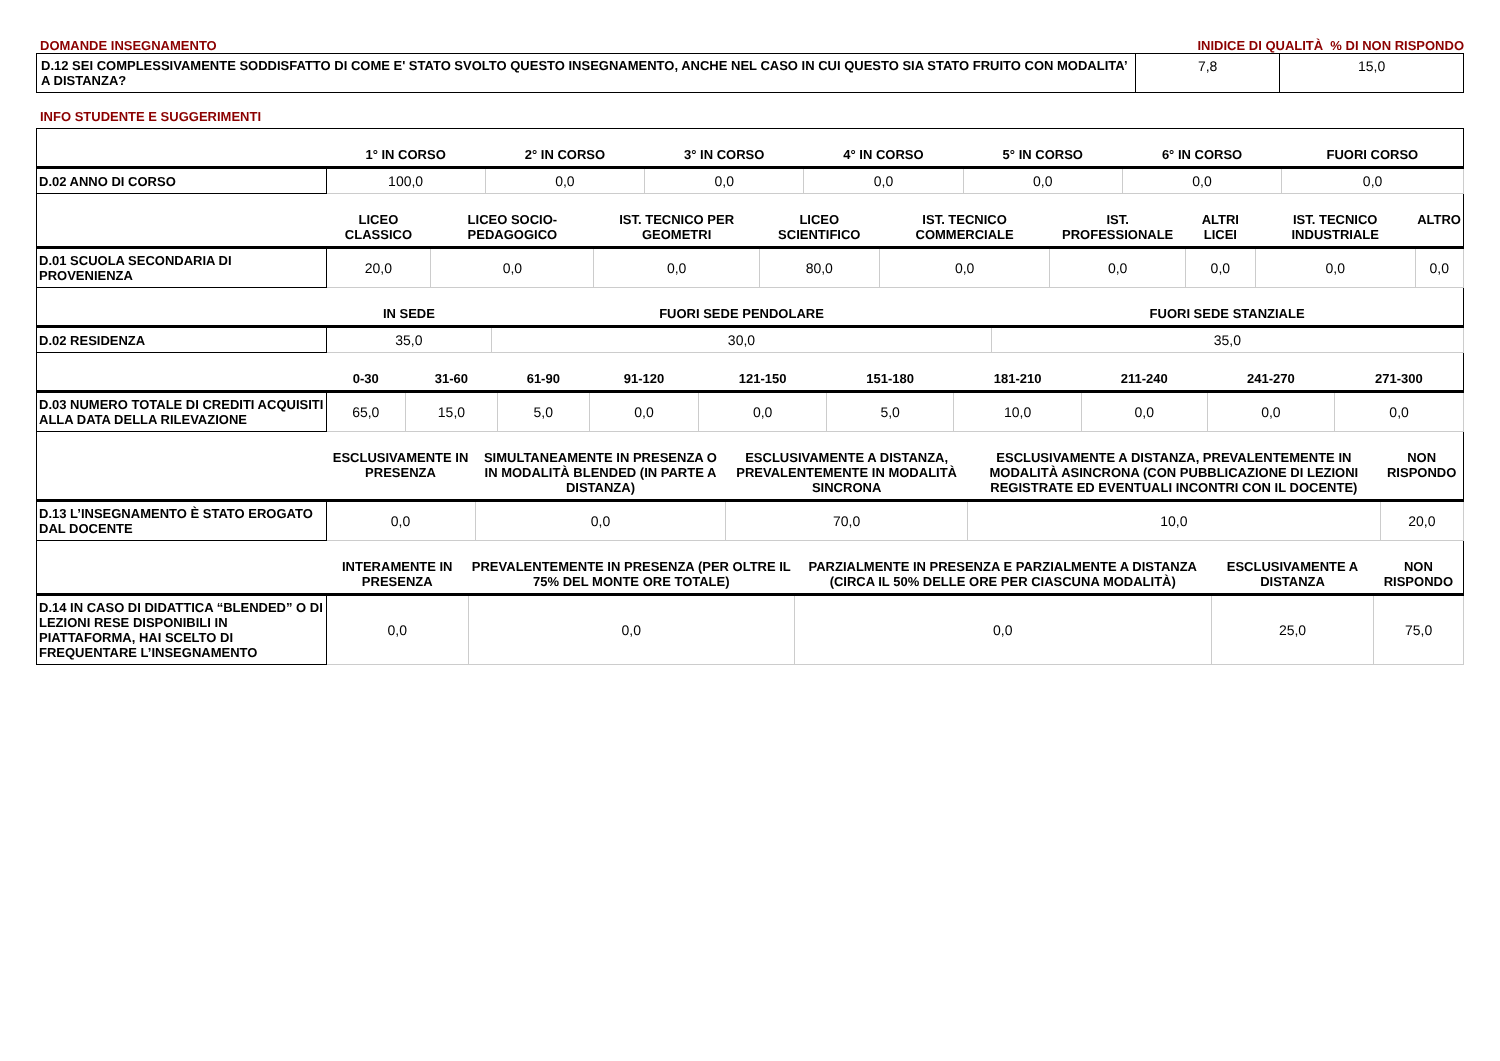DOMANDE INSEGNAMENTO INIDICE DI QUALITÀ % DI NON RISPONDO
| D.12 SEI COMPLESSIVAMENTE SODDISFATTO DI COME E' STATO SVOLTO QUESTO INSEGNAMENTO, ANCHE NEL CASO IN CUI QUESTO SIA STATO FRUITO CON MODALITA’ A DISTANZA? | 7,8 | 15,0 |
INFO STUDENTE E SUGGERIMENTI
| | 1° IN CORSO | 2° IN CORSO | 3° IN CORSO | 4° IN CORSO | 5° IN CORSO | 6° IN CORSO | FUORI CORSO |
| --- | --- | --- | --- | --- | --- | --- | --- |
| D.02 ANNO DI CORSO | 100,0 | 0,0 | 0,0 | 0,0 | 0,0 | 0,0 | 0,0 |
| | LICEO CLASSICO | LICEO SOCIO-PEDAGOGICO | IST. TECNICO PER GEOMETRI | LICEO SCIENTIFICO | IST. TECNICO COMMERCIALE | IST. PROFESSIONALE | ALTRI LICEI | IST. TECNICO INDUSTRIALE | ALTRO |
| --- | --- | --- | --- | --- | --- | --- | --- | --- | --- |
| D.01 SCUOLA SECONDARIA DI PROVENIENZA | 20,0 | 0,0 | 0,0 | 80,0 | 0,0 | 0,0 | 0,0 | 0,0 | 0,0 |
| | IN SEDE | FUORI SEDE PENDOLARE | FUORI SEDE STANZIALE |
| --- | --- | --- | --- |
| D.02 RESIDENZA | 35,0 | 30,0 | 35,0 |
| | 0-30 | 31-60 | 61-90 | 91-120 | 121-150 | 151-180 | 181-210 | 211-240 | 241-270 | 271-300 |
| --- | --- | --- | --- | --- | --- | --- | --- | --- | --- | --- |
| D.03 NUMERO TOTALE DI CREDITI ACQUISITI ALLA DATA DELLA RILEVAZIONE | 65,0 | 15,0 | 5,0 | 0,0 | 0,0 | 5,0 | 10,0 | 0,0 | 0,0 | 0,0 |
| | ESCLUSIVAMENTE IN PRESENZA | SIMULTANEAMENTE IN PRESENZA O IN MODALITÀ BLENDED (IN PARTE A DISTANZA) | ESCLUSIVAMENTE A DISTANZA, PREVALENTEMENTE IN MODALITÀ SINCRONA | ESCLUSIVAMENTE A DISTANZA, PREVALENTEMENTE IN MODALITÀ ASINCRONA (CON PUBBLICAZIONE DI LEZIONI REGISTRATE ED EVENTUALI INCONTRI CON IL DOCENTE) | NON RISPONDO |
| --- | --- | --- | --- | --- | --- |
| D.13 L’INSEGNAMENTO È STATO EROGATO DAL DOCENTE | 0,0 | 0,0 | 70,0 | 10,0 | 20,0 |
| | INTERAMENTE IN PRESENZA | PREVALENTEMENTE IN PRESENZA (PER OLTRE IL 75% DEL MONTE ORE TOTALE) | PARZIALMENTE IN PRESENZA E PARZIALMENTE A DISTANZA (CIRCA IL 50% DELLE ORE PER CIASCUNA MODALITÀ) | ESCLUSIVAMENTE A DISTANZA | NON RISPONDO |
| --- | --- | --- | --- | --- | --- |
| D.14 IN CASO DI DIDATTICA “BLENDED” O DI LEZIONI RESE DISPONIBILI IN PIATTAFORMA, HAI SCELTO DI FREQUENTARE L’INSEGNAMENTO | 0,0 | 0,0 | 0,0 | 25,0 | 75,0 |